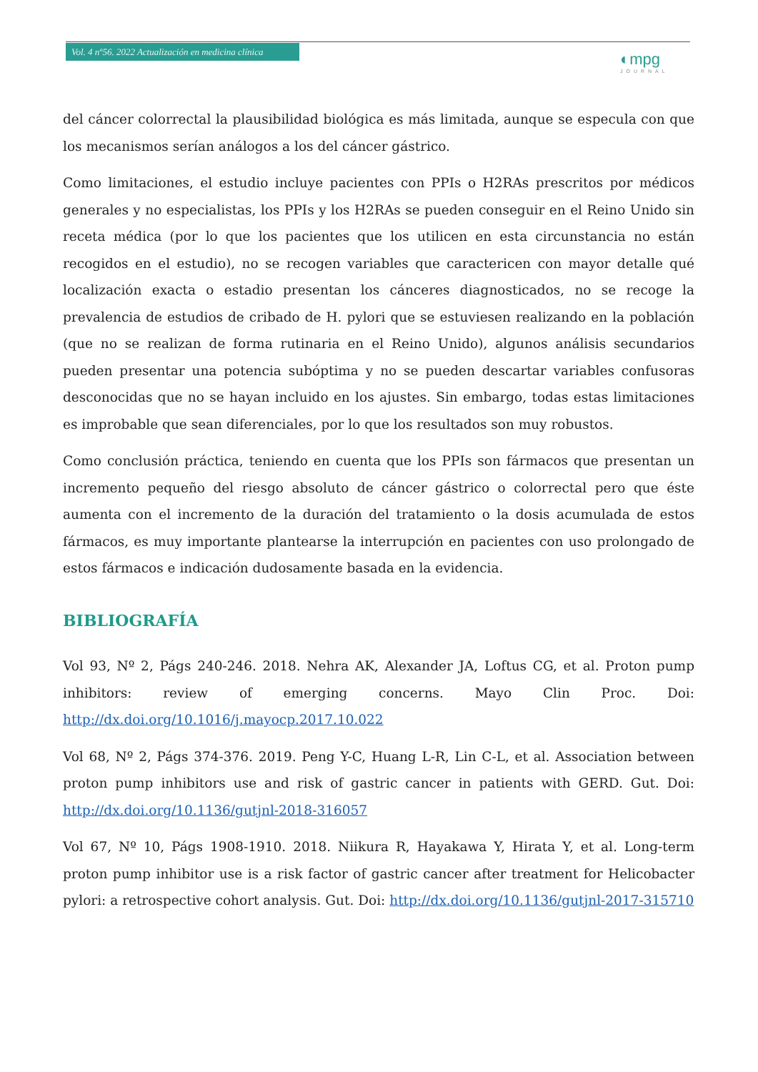Vol. 4 nº56. 2022 Actualización en medicina clínica
◐mpg
JOURNAL
del cáncer colorrectal la plausibilidad biológica es más limitada, aunque se especula con que los mecanismos serían análogos a los del cáncer gástrico.
Como limitaciones, el estudio incluye pacientes con PPIs o H2RAs prescritos por médicos generales y no especialistas, los PPIs y los H2RAs se pueden conseguir en el Reino Unido sin receta médica (por lo que los pacientes que los utilicen en esta circunstancia no están recogidos en el estudio), no se recogen variables que caractericen con mayor detalle qué localización exacta o estadio presentan los cánceres diagnosticados, no se recoge la prevalencia de estudios de cribado de H. pylori que se estuviesen realizando en la población (que no se realizan de forma rutinaria en el Reino Unido), algunos análisis secundarios pueden presentar una potencia subóptima y no se pueden descartar variables confusoras desconocidas que no se hayan incluido en los ajustes. Sin embargo, todas estas limitaciones es improbable que sean diferenciales, por lo que los resultados son muy robustos.
Como conclusión práctica, teniendo en cuenta que los PPIs son fármacos que presentan un incremento pequeño del riesgo absoluto de cáncer gástrico o colorrectal pero que éste aumenta con el incremento de la duración del tratamiento o la dosis acumulada de estos fármacos, es muy importante plantearse la interrupción en pacientes con uso prolongado de estos fármacos e indicación dudosamente basada en la evidencia.
BIBLIOGRAFÍA
Vol 93, Nº 2, Págs 240-246. 2018. Nehra AK, Alexander JA, Loftus CG, et al. Proton pump inhibitors: review of emerging concerns. Mayo Clin Proc. Doi: http://dx.doi.org/10.1016/j.mayocp.2017.10.022
Vol 68, Nº 2, Págs 374-376. 2019. Peng Y-C, Huang L-R, Lin C-L, et al. Association between proton pump inhibitors use and risk of gastric cancer in patients with GERD. Gut. Doi: http://dx.doi.org/10.1136/gutjnl-2018-316057
Vol 67, Nº 10, Págs 1908-1910. 2018. Niikura R, Hayakawa Y, Hirata Y, et al. Long-term proton pump inhibitor use is a risk factor of gastric cancer after treatment for Helicobacter pylori: a retrospective cohort analysis. Gut. Doi: http://dx.doi.org/10.1136/gutjnl-2017-315710